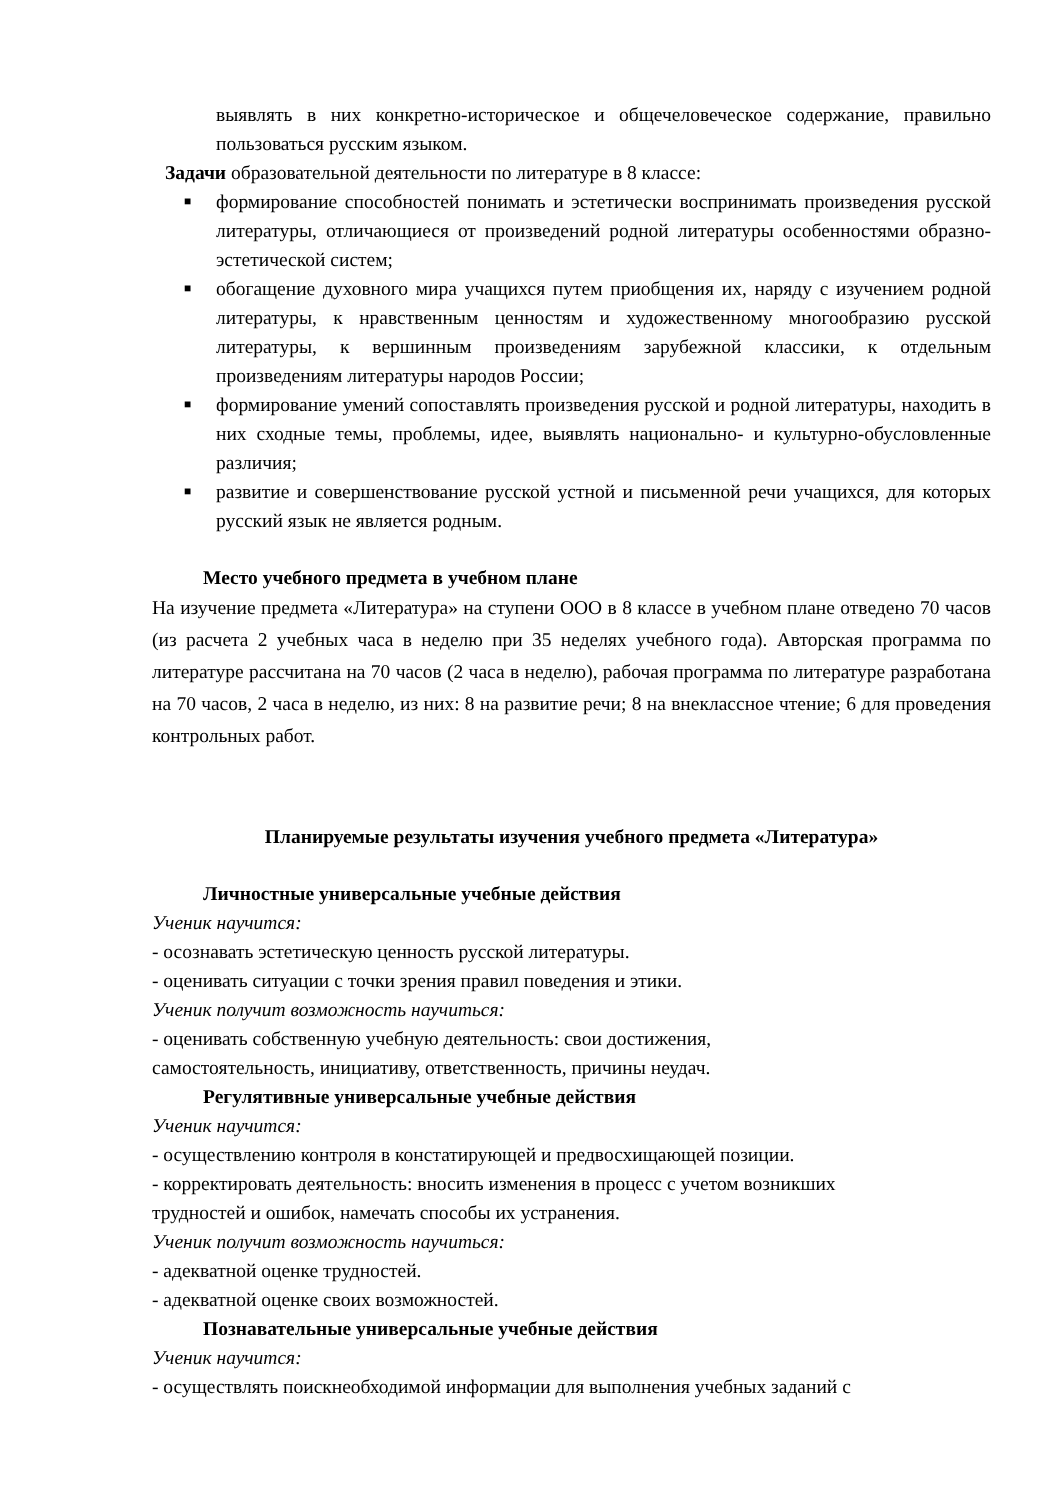выявлять в них конкретно-историческое и общечеловеческое содержание, правильно пользоваться русским языком.
Задачи образовательной деятельности по литературе в 8 классе:
■ формирование способностей понимать и эстетически воспринимать произведения русской литературы, отличающиеся от произведений родной литературы особенностями образно-эстетической систем;
■ обогащение духовного мира учащихся путем приобщения их, наряду с изучением родной литературы, к нравственным ценностям и художественному многообразию русской литературы, к вершинным произведениям зарубежной классики, к отдельным произведениям литературы народов России;
■ формирование умений сопоставлять произведения русской и родной литературы, находить в них сходные темы, проблемы, идее, выявлять национально- и культурно-обусловленные различия;
■ развитие и совершенствование русской устной и письменной речи учащихся, для которых русский язык не является родным.
Место учебного предмета в учебном плане
На изучение предмета «Литература» на ступени ООО в 8 классе в учебном плане отведено 70 часов (из расчета 2 учебных часа в неделю при 35 неделях учебного года). Авторская программа по литературе рассчитана на 70 часов (2 часа в неделю), рабочая программа по литературе разработана на 70 часов, 2 часа в неделю, из них: 8 на развитие речи; 8 на внеклассное чтение; 6 для проведения контрольных работ.
Планируемые результаты изучения учебного предмета «Литература»
Личностные универсальные учебные действия
Ученик научится:
- осознавать эстетическую ценность русской литературы.
- оценивать ситуации с точки зрения правил поведения и этики.
Ученик получит возможность научиться:
- оценивать собственную учебную деятельность: свои достижения,
самостоятельность, инициативу, ответственность, причины неудач.
Регулятивные универсальные учебные действия
Ученик научится:
- осуществлению контроля в констатирующей и предвосхищающей позиции.
- корректировать деятельность: вносить изменения в процесс с учетом возникших
трудностей и ошибок, намечать способы их устранения.
Ученик получит возможность научиться:
- адекватной оценке трудностей.
- адекватной оценке своих возможностей.
Познавательные универсальные учебные действия
Ученик научится:
- осуществлять поискнеобходимой информации для выполнения учебных заданий с